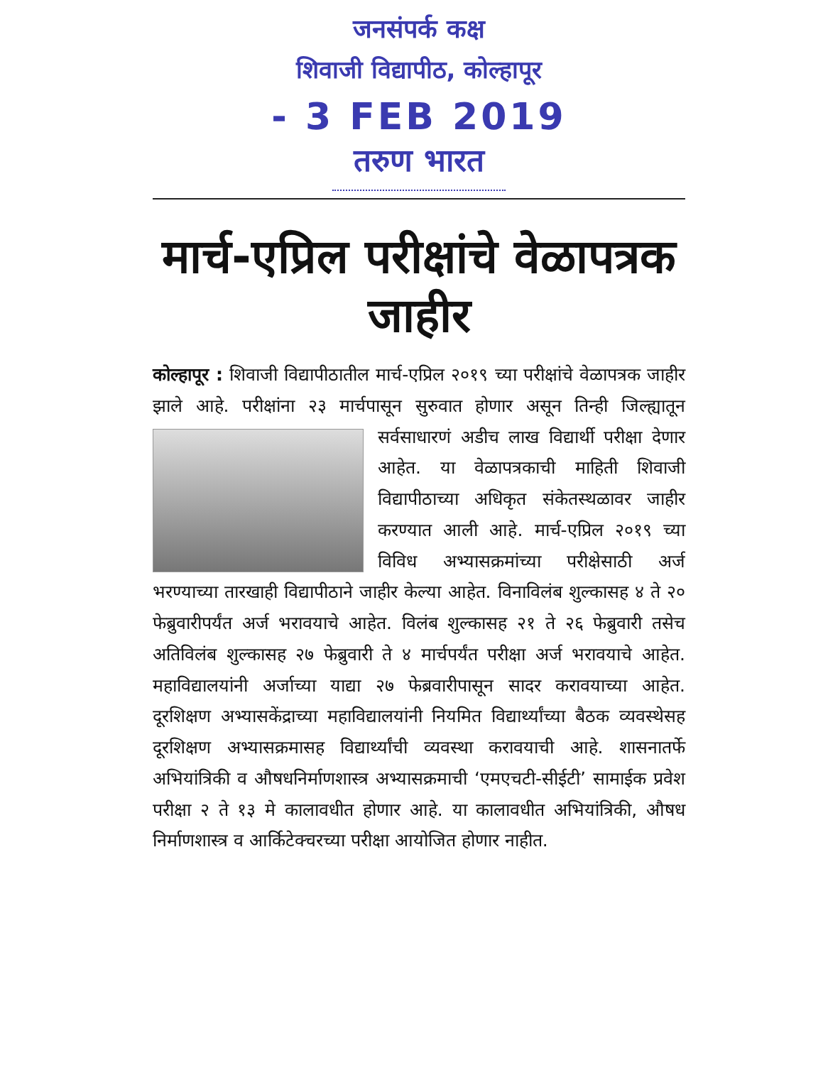जनसंपर्क कक्ष
शिवाजी विद्यापीठ, कोल्हापूर
- 3 FEB 2019
तरुण भारत
मार्च-एप्रिल परीक्षांचे वेळापत्रक जाहीर
कोल्हापूर : शिवाजी विद्यापीठातील मार्च-एप्रिल २०१९ च्या परीक्षांचे वेळापत्रक जाहीर झाले आहे. परीक्षांना २३ मार्चपासून सुरुवात होणार असून तिन्ही जिल्ह्यातून सर्वसाधारणं अडीच लाख विद्यार्थी परीक्षा देणार आहेत. या वेळापत्रकाची माहिती शिवाजी विद्यापीठाच्या अधिकृत संकेतस्थळावर जाहीर करण्यात आली आहे. मार्च-एप्रिल २०१९ च्या विविध अभ्यासक्रमांच्या परीक्षेसाठी अर्ज भरण्याच्या तारखाही विद्यापीठाने जाहीर केल्या आहेत. विनाविलंब शुल्कासह ४ ते २० फेब्रुवारीपर्यंत अर्ज भरावयाचे आहेत. विलंब शुल्कासह २१ ते २६ फेब्रुवारी तसेच अतिविलंब शुल्कासह २७ फेब्रुवारी ते ४ मार्चपर्यंत परीक्षा अर्ज भरावयाचे आहेत. महाविद्यालयांनी अर्जाच्या याद्या २७ फेब्रवारीपासून सादर करावयाच्या आहेत. दूरशिक्षण अभ्यासकेंद्राच्या महाविद्यालयांनी नियमित विद्यार्थ्यांच्या बैठक व्यवस्थेसह दूरशिक्षण अभ्यासक्रमासह विद्यार्थ्यांची व्यवस्था करावयाची आहे. शासनातर्फे अभियांत्रिकी व औषधनिर्माणशास्त्र अभ्यासक्रमाची ‘एमएचटी-सीईटी’ सामाईक प्रवेश परीक्षा २ ते १३ मे कालावधीत होणार आहे. या कालावधीत अभियांत्रिकी, औषध निर्माणशास्त्र व आर्किटेक्चरच्या परीक्षा आयोजित होणार नाहीत.